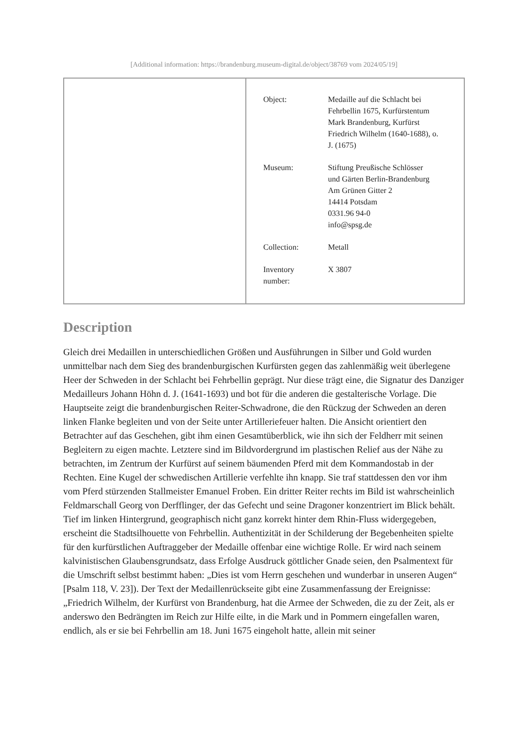[Additional information: https://brandenburg.museum-digital.de/object/38769 vom 2024/05/19]
| Object: | Medaille auf die Schlacht bei Fehrbellin 1675, Kurfürstentum Mark Brandenburg, Kurfürst Friedrich Wilhelm (1640-1688), o. J. (1675) |
| Museum: | Stiftung Preußische Schlösser und Gärten Berlin-Brandenburg Am Grünen Gitter 2 14414 Potsdam 0331.96 94-0 info@spsg.de |
| Collection: | Metall |
| Inventory number: | X 3807 |
Description
Gleich drei Medaillen in unterschiedlichen Größen und Ausführungen in Silber und Gold wurden unmittelbar nach dem Sieg des brandenburgischen Kurfürsten gegen das zahlenmäßig weit überlegene Heer der Schweden in der Schlacht bei Fehrbellin geprägt. Nur diese trägt eine, die Signatur des Danziger Medailleurs Johann Höhn d. J. (1641-1693) und bot für die anderen die gestalterische Vorlage. Die Hauptseite zeigt die brandenburgischen Reiter-Schwadrone, die den Rückzug der Schweden an deren linken Flanke begleiten und von der Seite unter Artilleriefeuer halten. Die Ansicht orientiert den Betrachter auf das Geschehen, gibt ihm einen Gesamtüberblick, wie ihn sich der Feldherr mit seinen Begleitern zu eigen machte. Letztere sind im Bildvordergrund im plastischen Relief aus der Nähe zu betrachten, im Zentrum der Kurfürst auf seinem bäumenden Pferd mit dem Kommandostab in der Rechten. Eine Kugel der schwedischen Artillerie verfehlte ihn knapp. Sie traf stattdessen den vor ihm vom Pferd stürzenden Stallmeister Emanuel Froben. Ein dritter Reiter rechts im Bild ist wahrscheinlich Feldmarschall Georg von Derfflinger, der das Gefecht und seine Dragoner konzentriert im Blick behält. Tief im linken Hintergrund, geographisch nicht ganz korrekt hinter dem Rhin-Fluss widergegeben, erscheint die Stadtsilhouette von Fehrbellin. Authentizität in der Schilderung der Begebenheiten spielte für den kurfürstlichen Auftraggeber der Medaille offenbar eine wichtige Rolle. Er wird nach seinem kalvinistischen Glaubensgrundsatz, dass Erfolge Ausdruck göttlicher Gnade seien, den Psalmentext für die Umschrift selbst bestimmt haben: „Dies ist vom Herrn geschehen und wunderbar in unseren Augen“ [Psalm 118, V. 23]). Der Text der Medaillenrückseite gibt eine Zusammenfassung der Ereignisse: „Friedrich Wilhelm, der Kurfürst von Brandenburg, hat die Armee der Schweden, die zu der Zeit, als er anderswo den Bedrängten im Reich zur Hilfe eilte, in die Mark und in Pommern eingefallen waren, endlich, als er sie bei Fehrbellin am 18. Juni 1675 eingeholt hatte, allein mit seiner